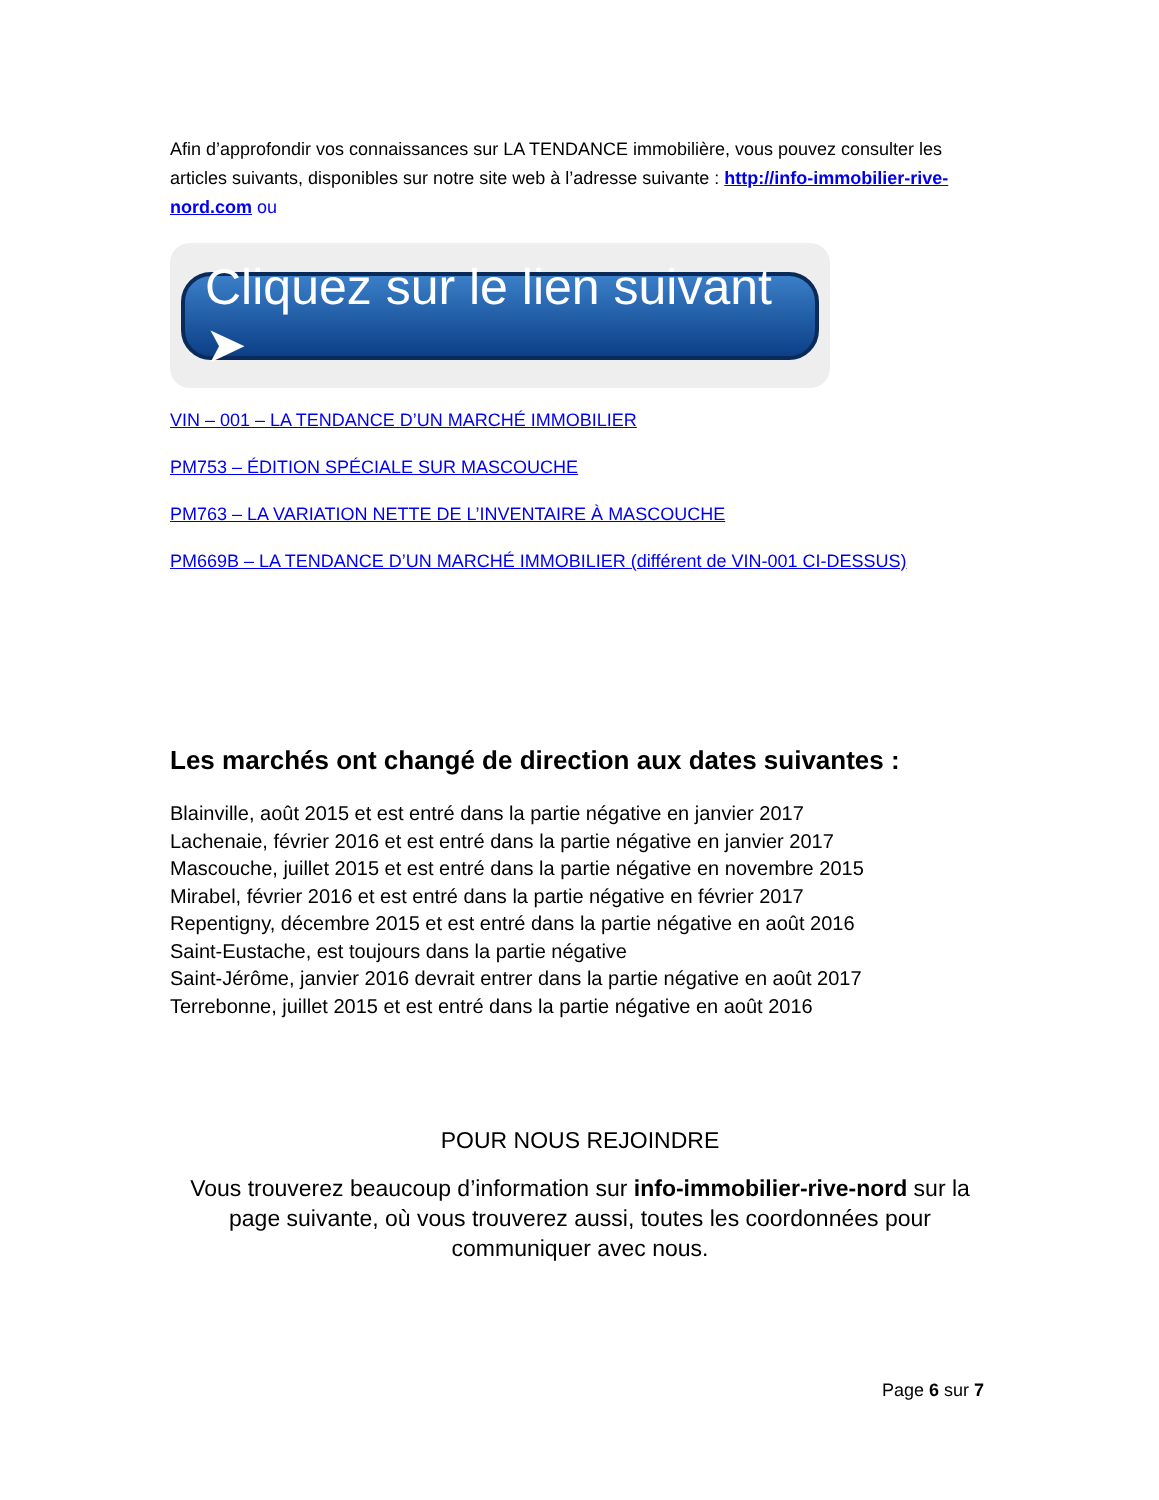Afin d’approfondir vos connaissances sur LA TENDANCE immobilière, vous pouvez consulter les articles suivants, disponibles sur notre site web à l’adresse suivante : http://info-immobilier-rive-nord.com ou
Cliquez sur le lien suivant ➤
VIN – 001 – LA TENDANCE D’UN MARCHÉ IMMOBILIER
PM753 – ÉDITION SPÉCIALE SUR MASCOUCHE
PM763 – LA VARIATION NETTE DE L’INVENTAIRE À MASCOUCHE
PM669B – LA TENDANCE D’UN MARCHÉ IMMOBILIER (différent de VIN-001 CI-DESSUS)
Les marchés ont changé de direction aux dates suivantes :
Blainville, août 2015 et est entré dans la partie négative en janvier 2017
Lachenaie, février 2016 et est entré dans la partie négative en janvier 2017
Mascouche, juillet 2015 et est entré dans la partie négative en novembre 2015
Mirabel, février 2016 et est entré dans la partie négative en février 2017
Repentigny, décembre 2015 et est entré dans la partie négative en août 2016
Saint-Eustache, est toujours dans la partie négative
Saint-Jérôme, janvier 2016 devrait entrer dans la partie négative en août 2017
Terrebonne, juillet 2015 et est entré dans la partie négative en août 2016
POUR NOUS REJOINDRE
Vous trouverez beaucoup d’information sur info-immobilier-rive-nord sur la page suivante, où vous trouverez aussi, toutes les coordonnées pour communiquer avec nous.
Page 6 sur 7